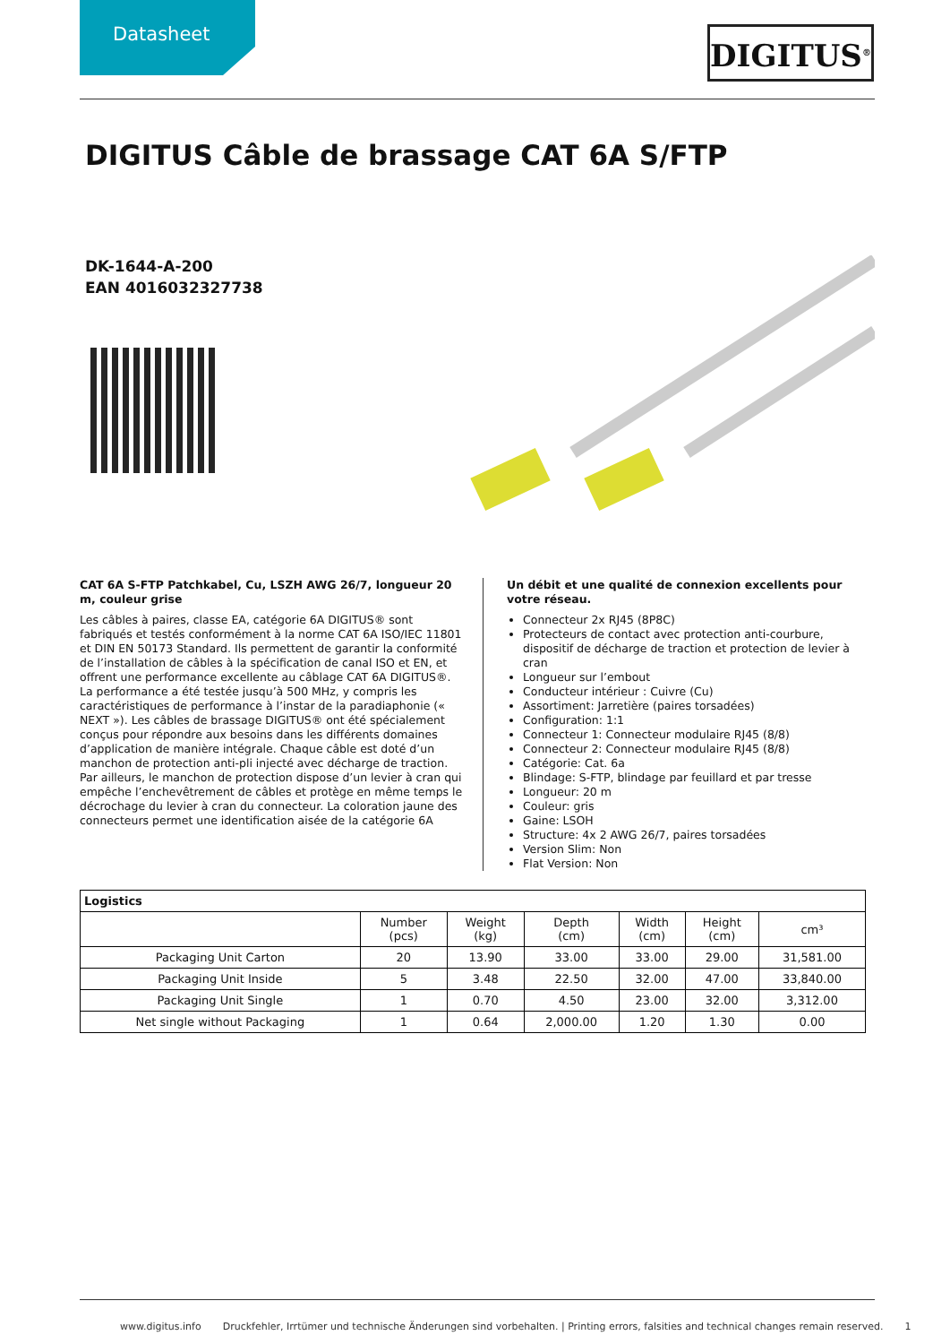Datasheet DIGITUS<sup>®</sup>
DIGITUS Câble de brassage CAT 6A S/FTP
DK-1644-A-200
EAN 4016032327738
CAT 6A S-FTP Patchkabel, Cu, LSZH AWG 26/7, longueur 20 m, couleur grise
Les câbles à paires, classe EA, catégorie 6A DIGITUS® sont fabriqués et testés conformément à la norme CAT 6A ISO/IEC 11801 et DIN EN 50173 Standard. Ils permettent de garantir la conformité de l’installation de câbles à la spécification de canal ISO et EN, et offrent une performance excellente au câblage CAT 6A DIGITUS®. La performance a été testée jusqu’à 500 MHz, y compris les caractéristiques de performance à l’instar de la paradiaphonie (« NEXT »). Les câbles de brassage DIGITUS® ont été spécialement conçus pour répondre aux besoins dans les différents domaines d’application de manière intégrale. Chaque câble est doté d’un manchon de protection anti-pli injecté avec décharge de traction. Par ailleurs, le manchon de protection dispose d’un levier à cran qui empêche l’enchevêtrement de câbles et protège en même temps le décrochage du levier à cran du connecteur. La coloration jaune des connecteurs permet une identification aisée de la catégorie 6A
Un débit et une qualité de connexion excellents pour votre réseau.
Connecteur 2x RJ45 (8P8C)
Protecteurs de contact avec protection anti-courbure, dispositif de décharge de traction et protection de levier à cran
Longueur sur l’embout
Conducteur intérieur : Cuivre (Cu)
Assortiment: Jarretière (paires torsadées)
Configuration: 1:1
Connecteur 1: Connecteur modulaire RJ45 (8/8)
Connecteur 2: Connecteur modulaire RJ45 (8/8)
Catégorie: Cat. 6a
Blindage: S-FTP, blindage par feuillard et par tresse
Longueur: 20 m
Couleur: gris
Gaine: LSOH
Structure: 4x 2 AWG 26/7, paires torsadées
Version Slim: Non
Flat Version: Non
| Logistics | | | | | | |
| --- | --- | --- | --- | --- | --- | --- |
| | Number (pcs) | Weight (kg) | Depth (cm) | Width (cm) | Height (cm) | cm³ |
| Packaging Unit Carton | 20 | 13.90 | 33.00 | 33.00 | 29.00 | 31,581.00 |
| Packaging Unit Inside | 5 | 3.48 | 22.50 | 32.00 | 47.00 | 33,840.00 |
| Packaging Unit Single | 1 | 0.70 | 4.50 | 23.00 | 32.00 | 3,312.00 |
| Net single without Packaging | 1 | 0.64 | 2,000.00 | 1.20 | 1.30 | 0.00 |
www.digitus.info Druckfehler, Irrtümer und technische Änderungen sind vorbehalten. | Printing errors, falsities and technical changes remain reserved. 1